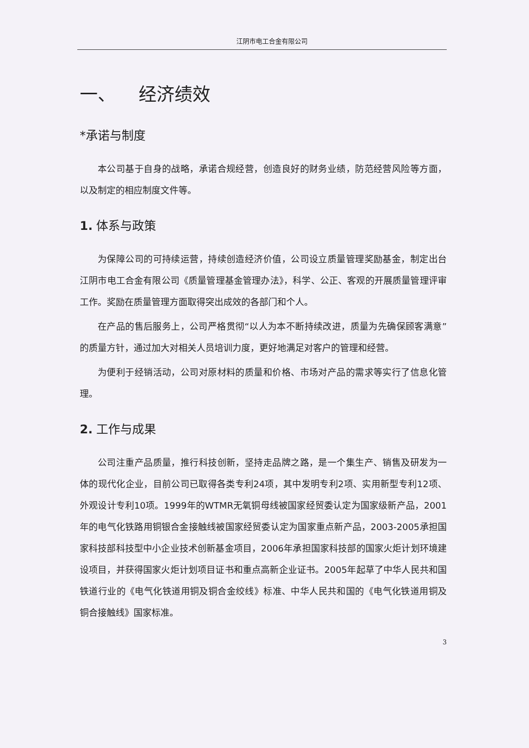江阴市电工合金有限公司
一、 经济绩效
*承诺与制度
本公司基于自身的战略，承诺合规经营，创造良好的财务业绩，防范经营风险等方面，以及制定的相应制度文件等。
1. 体系与政策
为保障公司的可持续运营，持续创造经济价值，公司设立质量管理奖励基金，制定出台江阴市电工合金有限公司《质量管理基金管理办法》，科学、公正、客观的开展质量管理评审工作。奖励在质量管理方面取得突出成效的各部门和个人。
在产品的售后服务上，公司严格贯彻“以人为本不断持续改进，质量为先确保顾客满意”的质量方针，通过加大对相关人员培训力度，更好地满足对客户的管理和经营。
为便利于经销活动，公司对原材料的质量和价格、市场对产品的需求等实行了信息化管理。
2. 工作与成果
公司注重产品质量，推行科技创新，坚持走品牌之路，是一个集生产、销售及研发为一体的现代化企业，目前公司已取得各类专利24项，其中发明专利2项、实用新型专利12项、外观设计专利10项。1999年的WTMR无氧铜母线被国家经贸委认定为国家级新产品，2001年的电气化铁路用铜银合金接触线被国家经贸委认定为国家重点新产品，2003-2005承担国家科技部科技型中小企业技术创新基金项目，2006年承担国家科技部的国家火炬计划环境建设项目，并获得国家火炬计划项目证书和重点高新企业证书。2005年起草了中华人民共和国铁道行业的《电气化铁道用铜及铜合金绞线》标准、中华人民共和国的《电气化铁道用铜及铜合接触线》国家标准。
3